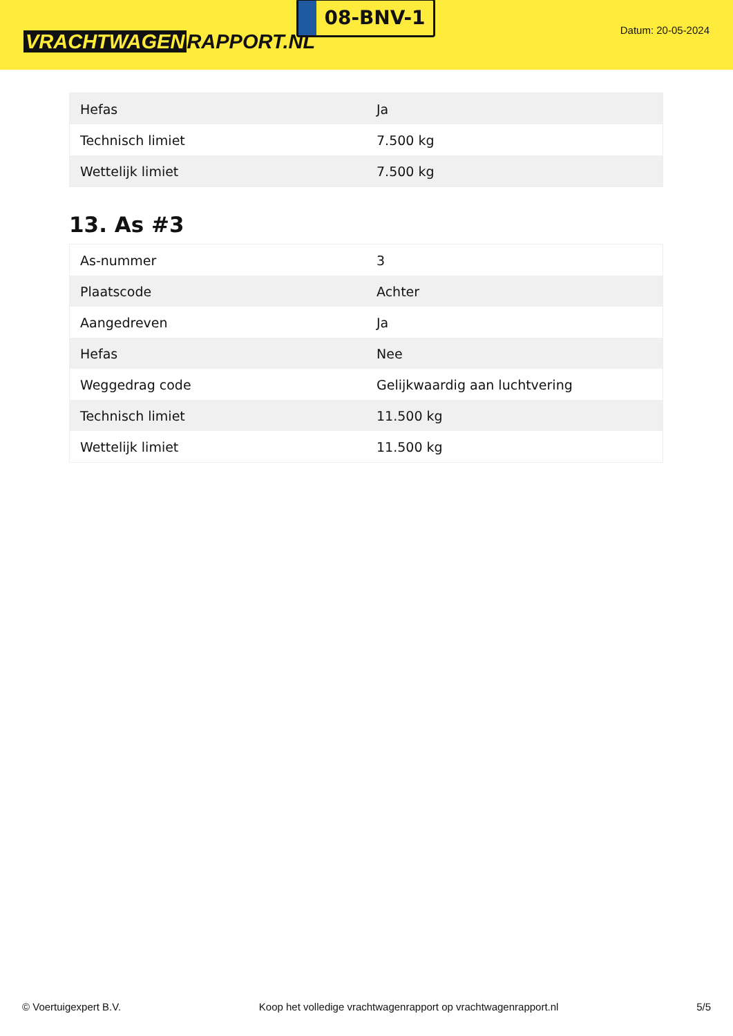VRACHTWAGEN RAPPORT.NL
08-BNV-1
Datum: 20-05-2024
| Hefas | Ja |
| Technisch limiet | 7.500 kg |
| Wettelijk limiet | 7.500 kg |
13. As #3
| As-nummer | 3 |
| Plaatscode | Achter |
| Aangedreven | Ja |
| Hefas | Nee |
| Weggedrag code | Gelijkwaardig aan luchtvering |
| Technisch limiet | 11.500 kg |
| Wettelijk limiet | 11.500 kg |
© Voertuigexpert B.V. Koop het volledige vrachtwagenrapport op vrachtwagenrapport.nl 5/5